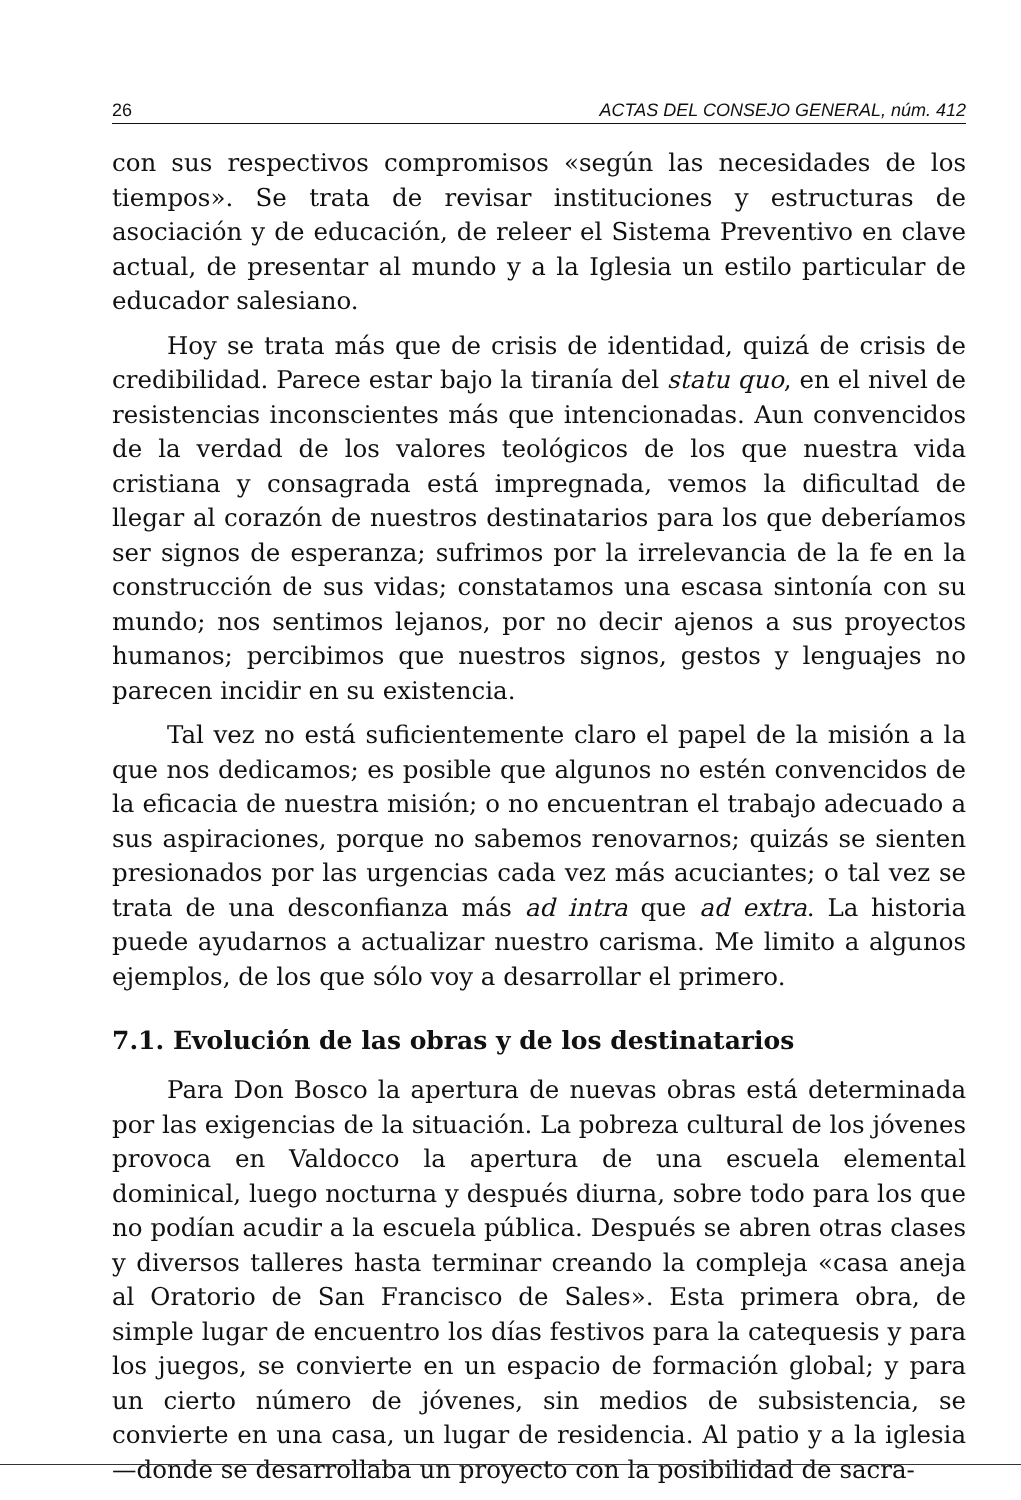26 ACTAS DEL CONSEJO GENERAL, núm. 412
con sus respectivos compromisos «según las necesidades de los tiempos». Se trata de revisar instituciones y estructuras de asociación y de educación, de releer el Sistema Preventivo en clave actual, de presentar al mundo y a la Iglesia un estilo particular de educador salesiano.
Hoy se trata más que de crisis de identidad, quizá de crisis de credibilidad. Parece estar bajo la tiranía del statu quo, en el nivel de resistencias inconscientes más que intencionadas. Aun convencidos de la verdad de los valores teológicos de los que nuestra vida cristiana y consagrada está impregnada, vemos la dificultad de llegar al corazón de nuestros destinatarios para los que deberíamos ser signos de esperanza; sufrimos por la irrelevancia de la fe en la construcción de sus vidas; constatamos una escasa sintonía con su mundo; nos sentimos lejanos, por no decir ajenos a sus proyectos humanos; percibimos que nuestros signos, gestos y lenguajes no parecen incidir en su existencia.
Tal vez no está suficientemente claro el papel de la misión a la que nos dedicamos; es posible que algunos no estén convencidos de la eficacia de nuestra misión; o no encuentran el trabajo adecuado a sus aspiraciones, porque no sabemos renovarnos; quizás se sienten presionados por las urgencias cada vez más acuciantes; o tal vez se trata de una desconfianza más ad intra que ad extra. La historia puede ayudarnos a actualizar nuestro carisma. Me limito a algunos ejemplos, de los que sólo voy a desarrollar el primero.
7.1. Evolución de las obras y de los destinatarios
Para Don Bosco la apertura de nuevas obras está determinada por las exigencias de la situación. La pobreza cultural de los jóvenes provoca en Valdocco la apertura de una escuela elemental dominical, luego nocturna y después diurna, sobre todo para los que no podían acudir a la escuela pública. Después se abren otras clases y diversos talleres hasta terminar creando la compleja «casa aneja al Oratorio de San Francisco de Sales». Esta primera obra, de simple lugar de encuentro los días festivos para la catequesis y para los juegos, se convierte en un espacio de formación global; y para un cierto número de jóvenes, sin medios de subsistencia, se convierte en una casa, un lugar de residencia. Al patio y a la iglesia —donde se desarrollaba un proyecto con la posibilidad de sacra-